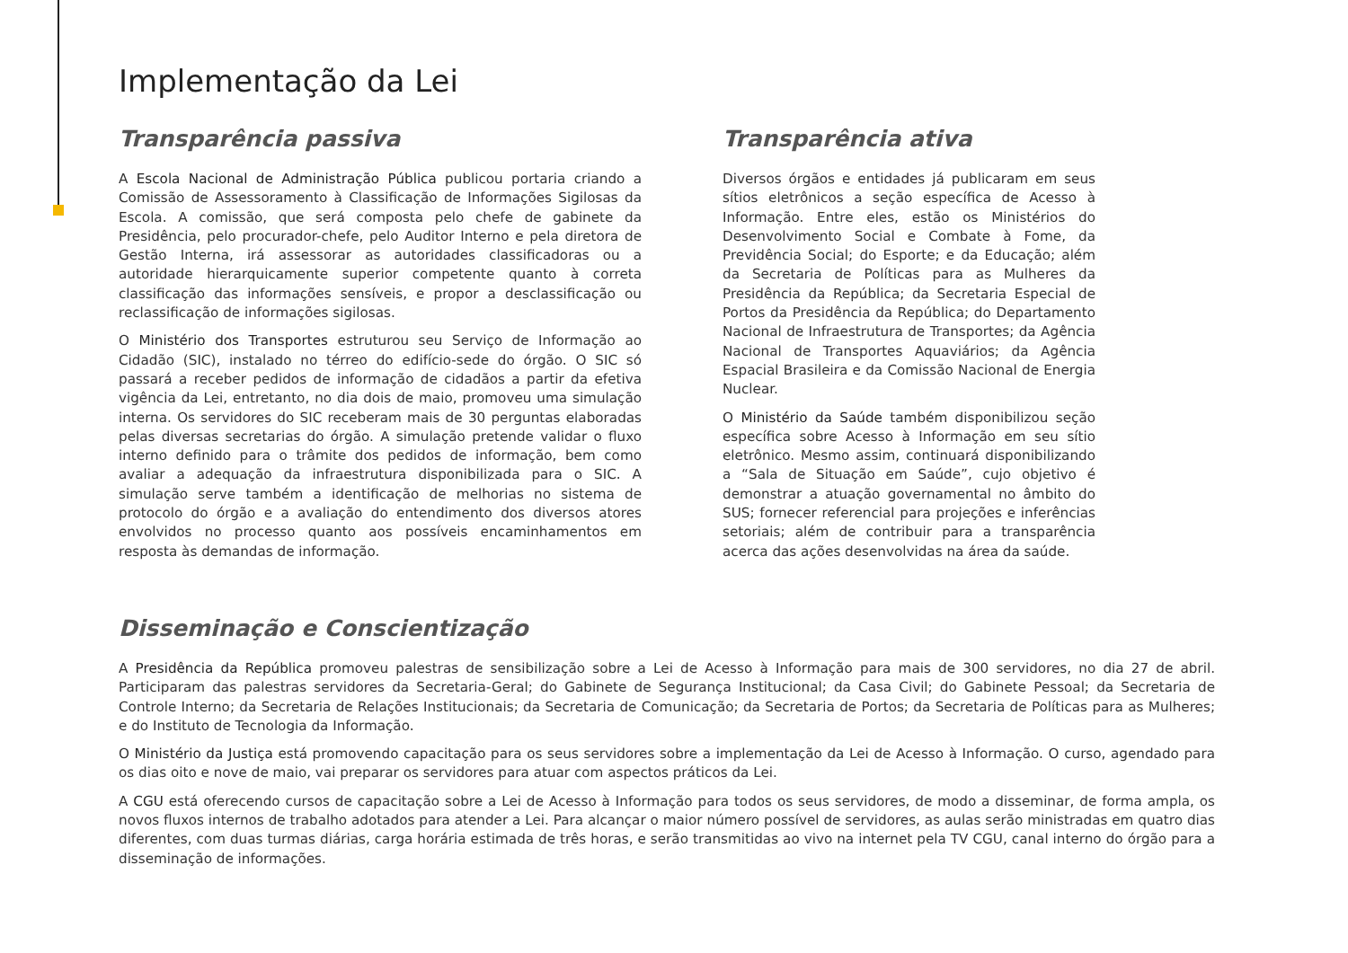Implementação da Lei
Transparência passiva
A Escola Nacional de Administração Pública publicou portaria criando a Comissão de Assessoramento à Classificação de Informações Sigilosas da Escola. A comissão, que será composta pelo chefe de gabinete da Presidência, pelo procurador-chefe, pelo Auditor Interno e pela diretora de Gestão Interna, irá assessorar as autoridades classificadoras ou a autoridade hierarquicamente superior competente quanto à correta classificação das informações sensíveis, e propor a desclassificação ou reclassificação de informações sigilosas.
O Ministério dos Transportes estruturou seu Serviço de Informação ao Cidadão (SIC), instalado no térreo do edifício-sede do órgão. O SIC só passará a receber pedidos de informação de cidadãos a partir da efetiva vigência da Lei, entretanto, no dia dois de maio, promoveu uma simulação interna. Os servidores do SIC receberam mais de 30 perguntas elaboradas pelas diversas secretarias do órgão. A simulação pretende validar o fluxo interno definido para o trâmite dos pedidos de informação, bem como avaliar a adequação da infraestrutura disponibilizada para o SIC. A simulação serve também a identificação de melhorias no sistema de protocolo do órgão e a avaliação do entendimento dos diversos atores envolvidos no processo quanto aos possíveis encaminhamentos em resposta às demandas de informação.
Transparência ativa
Diversos órgãos e entidades já publicaram em seus sítios eletrônicos a seção específica de Acesso à Informação. Entre eles, estão os Ministérios do Desenvolvimento Social e Combate à Fome, da Previdência Social; do Esporte; e da Educação; além da Secretaria de Políticas para as Mulheres da Presidência da República; da Secretaria Especial de Portos da Presidência da República; do Departamento Nacional de Infraestrutura de Transportes; da Agência Nacional de Transportes Aquaviários; da Agência Espacial Brasileira e da Comissão Nacional de Energia Nuclear.
O Ministério da Saúde também disponibilizou seção específica sobre Acesso à Informação em seu sítio eletrônico. Mesmo assim, continuará disponibilizando a “Sala de Situação em Saúde”, cujo objetivo é demonstrar a atuação governamental no âmbito do SUS; fornecer referencial para projeções e inferências setoriais; além de contribuir para a transparência acerca das ações desenvolvidas na área da saúde.
Disseminação e Conscientização
A Presidência da República promoveu palestras de sensibilização sobre a Lei de Acesso à Informação para mais de 300 servidores, no dia 27 de abril. Participaram das palestras servidores da Secretaria-Geral; do Gabinete de Segurança Institucional; da Casa Civil; do Gabinete Pessoal; da Secretaria de Controle Interno; da Secretaria de Relações Institucionais; da Secretaria de Comunicação; da Secretaria de Portos; da Secretaria de Políticas para as Mulheres; e do Instituto de Tecnologia da Informação.
O Ministério da Justiça está promovendo capacitação para os seus servidores sobre a implementação da Lei de Acesso à Informação. O curso, agendado para os dias oito e nove de maio, vai preparar os servidores para atuar com aspectos práticos da Lei.
A CGU está oferecendo cursos de capacitação sobre a Lei de Acesso à Informação para todos os seus servidores, de modo a disseminar, de forma ampla, os novos fluxos internos de trabalho adotados para atender a Lei. Para alcançar o maior número possível de servidores, as aulas serão ministradas em quatro dias diferentes, com duas turmas diárias, carga horária estimada de três horas, e serão transmitidas ao vivo na internet pela TV CGU, canal interno do órgão para a disseminação de informações.